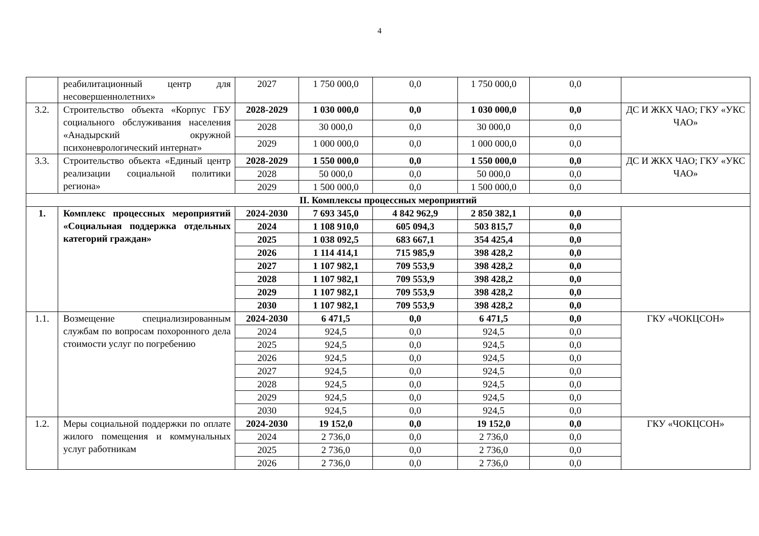4
| | реабилитационный центр для несовершеннолетних» | 2027 | 1 750 000,0 | 0,0 | 1 750 000,0 | 0,0 | |
| 3.2. | Строительство объекта «Корпус ГБУ социального обслуживания населения «Анадырский окружной психоневрологический интернат» | 2028-2029 | 1 030 000,0 | 0,0 | 1 030 000,0 | 0,0 | ДС И ЖКХ ЧАО; ГКУ «УКС ЧАО» |
| | | 2028 | 30 000,0 | 0,0 | 30 000,0 | 0,0 | |
| | | 2029 | 1 000 000,0 | 0,0 | 1 000 000,0 | 0,0 | |
| 3.3. | Строительство объекта «Единый центр реализации социальной политики региона» | 2028-2029 | 1 550 000,0 | 0,0 | 1 550 000,0 | 0,0 | ДС И ЖКХ ЧАО; ГКУ «УКС ЧАО» |
| | | 2028 | 50 000,0 | 0,0 | 50 000,0 | 0,0 | |
| | | 2029 | 1 500 000,0 | 0,0 | 1 500 000,0 | 0,0 | |
| II. Комплексы процессных мероприятий | | | | | | | |
| 1. | Комплекс процессных мероприятий «Социальная поддержка отдельных категорий граждан» | 2024-2030 | 7 693 345,0 | 4 842 962,9 | 2 850 382,1 | 0,0 | |
| | | 2024 | 1 108 910,0 | 605 094,3 | 503 815,7 | 0,0 | |
| | | 2025 | 1 038 092,5 | 683 667,1 | 354 425,4 | 0,0 | |
| | | 2026 | 1 114 414,1 | 715 985,9 | 398 428,2 | 0,0 | |
| | | 2027 | 1 107 982,1 | 709 553,9 | 398 428,2 | 0,0 | |
| | | 2028 | 1 107 982,1 | 709 553,9 | 398 428,2 | 0,0 | |
| | | 2029 | 1 107 982,1 | 709 553,9 | 398 428,2 | 0,0 | |
| | | 2030 | 1 107 982,1 | 709 553,9 | 398 428,2 | 0,0 | |
| 1.1. | Возмещение специализированным службам по вопросам похоронного дела стоимости услуг по погребению | 2024-2030 | 6 471,5 | 0,0 | 6 471,5 | 0,0 | ГКУ «ЧОКЦСОН» |
| | | 2024 | 924,5 | 0,0 | 924,5 | 0,0 | |
| | | 2025 | 924,5 | 0,0 | 924,5 | 0,0 | |
| | | 2026 | 924,5 | 0,0 | 924,5 | 0,0 | |
| | | 2027 | 924,5 | 0,0 | 924,5 | 0,0 | |
| | | 2028 | 924,5 | 0,0 | 924,5 | 0,0 | |
| | | 2029 | 924,5 | 0,0 | 924,5 | 0,0 | |
| | | 2030 | 924,5 | 0,0 | 924,5 | 0,0 | |
| 1.2. | Меры социальной поддержки по оплате жилого помещения и коммунальных услуг работникам | 2024-2030 | 19 152,0 | 0,0 | 19 152,0 | 0,0 | ГКУ «ЧОКЦСОН» |
| | | 2024 | 2 736,0 | 0,0 | 2 736,0 | 0,0 | |
| | | 2025 | 2 736,0 | 0,0 | 2 736,0 | 0,0 | |
| | | 2026 | 2 736,0 | 0,0 | 2 736,0 | 0,0 | |